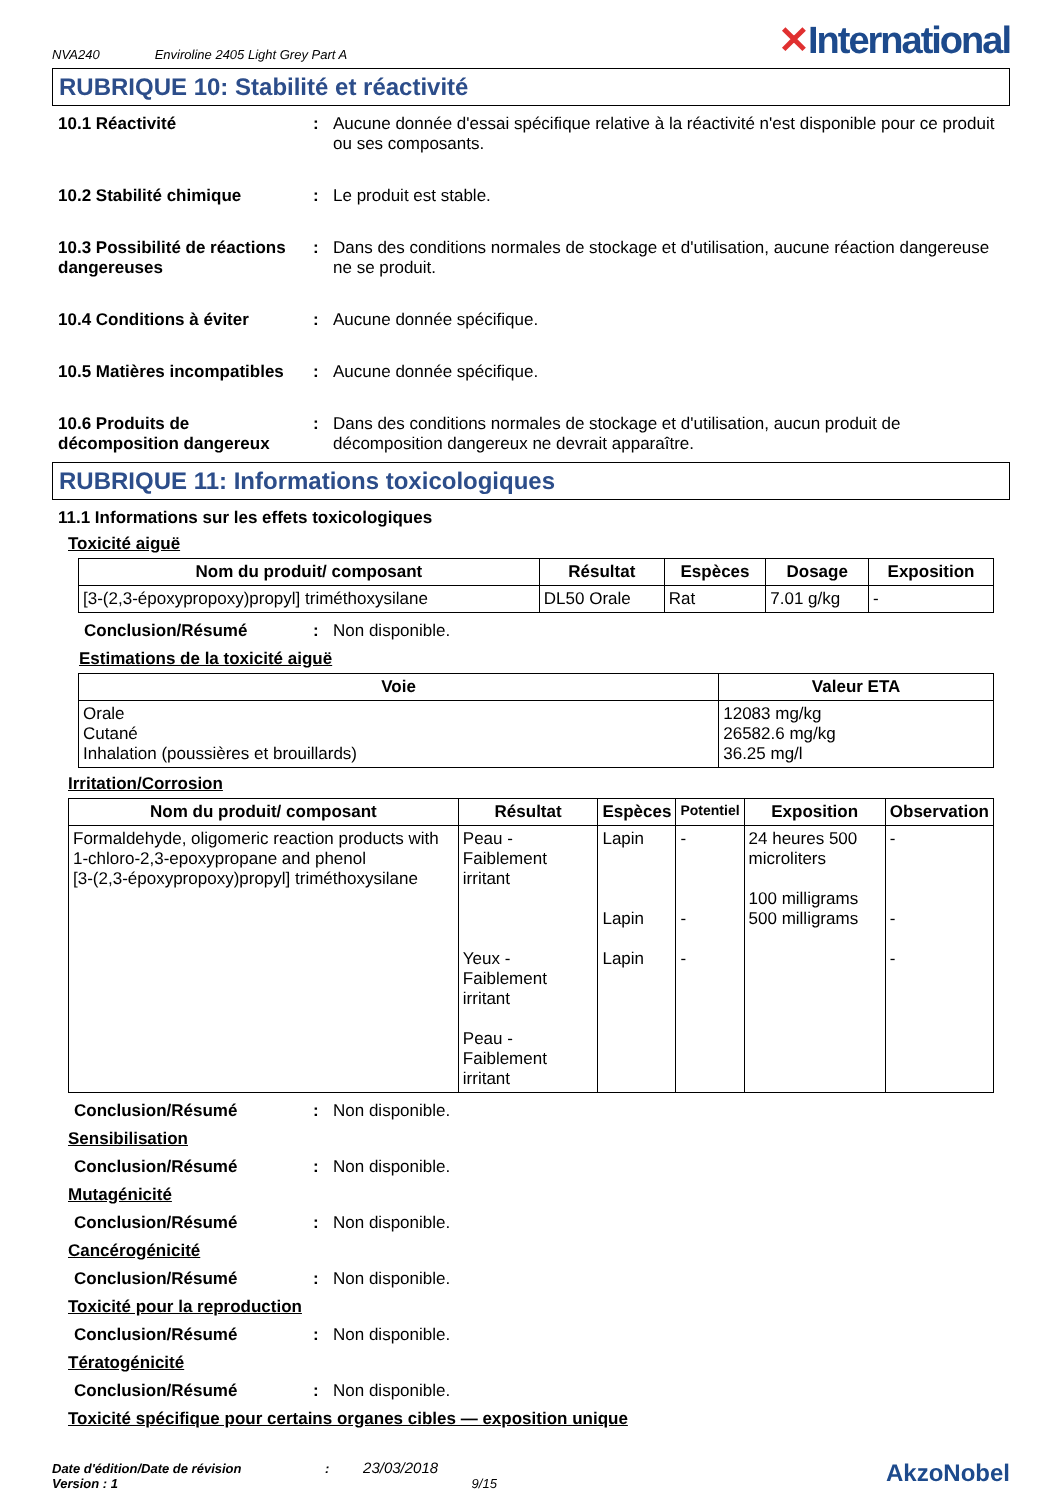NVA240 Enviroline 2405 Light Grey Part A
✕International
RUBRIQUE 10: Stabilité et réactivité
10.1 Réactivité : Aucune donnée d'essai spécifique relative à la réactivité n'est disponible pour ce produit ou ses composants.
10.2 Stabilité chimique : Le produit est stable.
10.3 Possibilité de réactions dangereuses
: Dans des conditions normales de stockage et d'utilisation, aucune réaction dangereuse ne se produit.
10.4 Conditions à éviter : Aucune donnée spécifique.
10.5 Matières incompatibles
: Aucune donnée spécifique.
10.6 Produits de décomposition dangereux
: Dans des conditions normales de stockage et d'utilisation, aucun produit de décomposition dangereux ne devrait apparaître.
RUBRIQUE 11: Informations toxicologiques
11.1 Informations sur les effets toxicologiques
Toxicité aiguë
| Nom du produit/ composant | Résultat | Espèces | Dosage | Exposition |
| --- | --- | --- | --- | --- |
| [3-(2,3-époxypropoxy)propyl] triméthoxysilane | DL50 Orale | Rat | 7.01 g/kg | - |
Conclusion/Résumé : Non disponible.
Estimations de la toxicité aiguë
| Voie | Valeur ETA |
| --- | --- |
| Orale Cutané Inhalation (poussières et brouillards) | 12083 mg/kg 26582.6 mg/kg 36.25 mg/l |
Irritation/Corrosion
| Nom du produit/ composant | Résultat | Espèces | Potentiel | Exposition | Observation |
| --- | --- | --- | --- | --- | --- |
| Formaldehyde, oligomeric reaction products with 1-chloro-2,3-epoxypropane and phenol [3-(2,3-époxypropoxy)propyl] triméthoxysilane | Peau - Faiblement irritant Yeux - Faiblement irritant Peau - Faiblement irritant | Lapin Lapin Lapin | - - - | 24 heures 500 microliters 100 milligrams 500 milligrams | - - - |
Conclusion/Résumé : Non disponible.
Sensibilisation
Conclusion/Résumé : Non disponible.
Mutagénicité
Conclusion/Résumé : Non disponible.
Cancérogénicité
Conclusion/Résumé : Non disponible.
Toxicité pour la reproduction
Conclusion/Résumé : Non disponible.
Tératogénicité
Conclusion/Résumé : Non disponible.
Toxicité spécifique pour certains organes cibles — exposition unique
Date d'édition/Date de révision : 23/03/2018
Version : 1 9/15
AkzoNobel